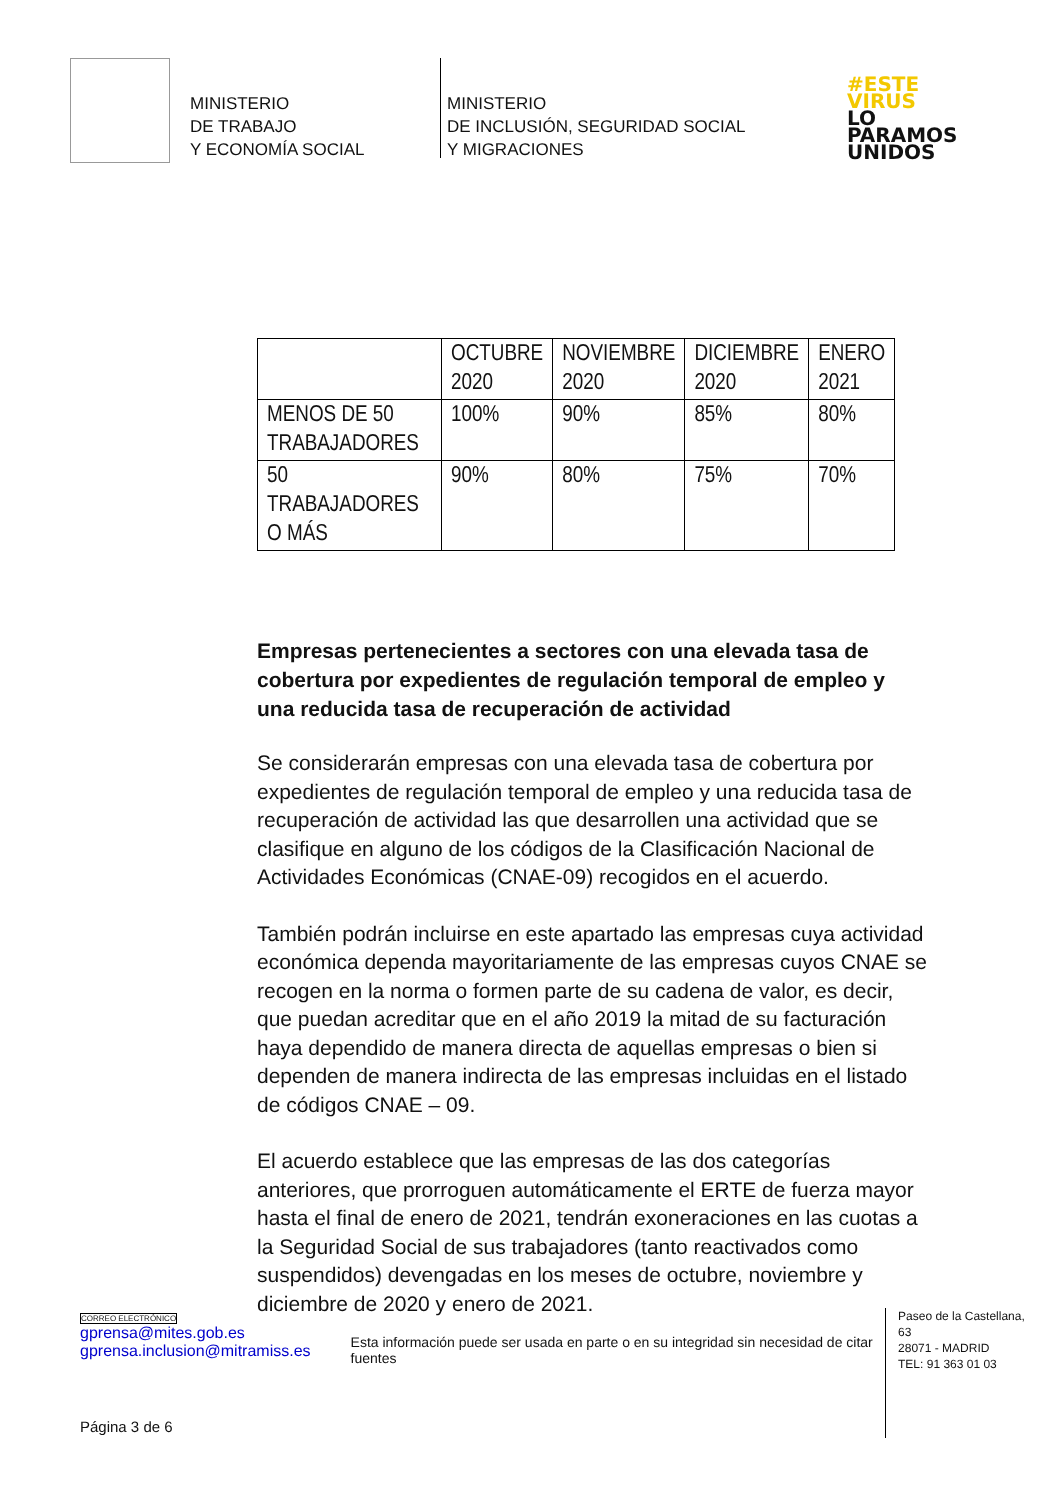MINISTERIO
DE TRABAJO
Y ECONOMÍA SOCIAL
MINISTERIO
DE INCLUSIÓN, SEGURIDAD SOCIAL
Y MIGRACIONES
#ESTE
VIRUS
LO
PARAMOS
UNIDOS
| | OCTUBRE 2020 | NOVIEMBRE 2020 | DICIEMBRE 2020 | ENERO 2021 |
| MENOS DE 50 TRABAJADORES | 100% | 90% | 85% | 80% |
| 50 TRABAJADORES O MÁS | 90% | 80% | 75% | 70% |
Empresas pertenecientes a sectores con una elevada tasa de cobertura por expedientes de regulación temporal de empleo y una reducida tasa de recuperación de actividad
Se considerarán empresas con una elevada tasa de cobertura por expedientes de regulación temporal de empleo y una reducida tasa de recuperación de actividad las que desarrollen una actividad que se clasifique en alguno de los códigos de la Clasificación Nacional de Actividades Económicas (CNAE-09) recogidos en el acuerdo.
También podrán incluirse en este apartado las empresas cuya actividad económica dependa mayoritariamente de las empresas cuyos CNAE se recogen en la norma o formen parte de su cadena de valor, es decir, que puedan acreditar que en el año 2019 la mitad de su facturación haya dependido de manera directa de aquellas empresas o bien si dependen de manera indirecta de las empresas incluidas en el listado de códigos CNAE – 09.
El acuerdo establece que las empresas de las dos categorías anteriores, que prorroguen automáticamente el ERTE de fuerza mayor hasta el final de enero de 2021, tendrán exoneraciones en las cuotas a la Seguridad Social de sus trabajadores (tanto reactivados como suspendidos) devengadas en los meses de octubre, noviembre y diciembre de 2020 y enero de 2021.
CORREO ELECTRÓNICO
gprensa@mites.gob.es
gprensa.inclusion@mitramiss.es
Esta información puede ser usada en parte o en su integridad sin necesidad de citar fuentes
Paseo de la Castellana, 63
28071 - MADRID
TEL: 91 363 01 03
Página 3 de 6